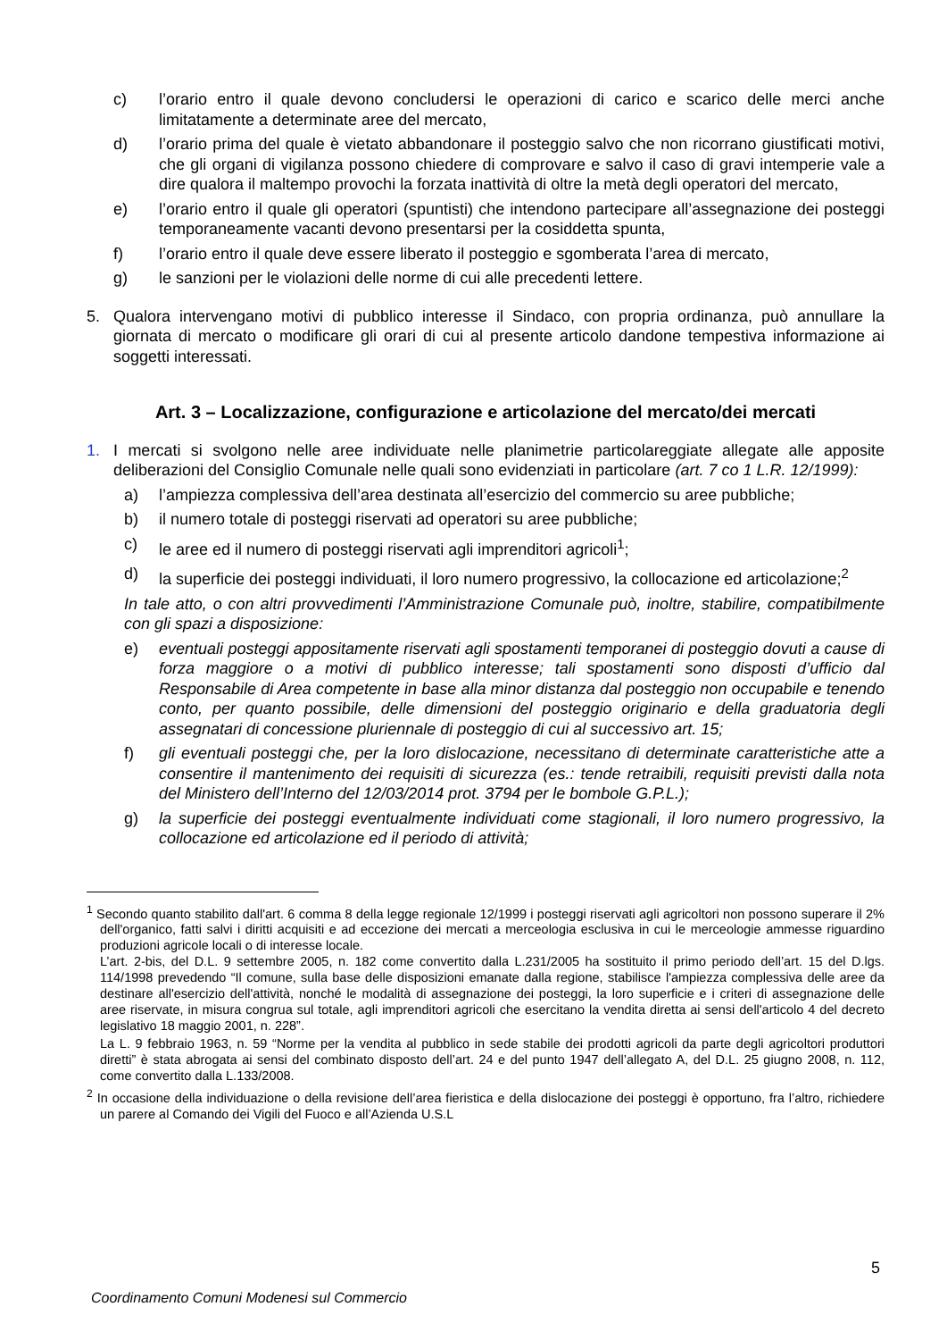c) l’orario entro il quale devono concludersi le operazioni di carico e scarico delle merci anche limitatamente a determinate aree del mercato,
d) l’orario prima del quale è vietato abbandonare il posteggio salvo che non ricorrano giustificati motivi, che gli organi di vigilanza possono chiedere di comprovare e salvo il caso di gravi intemperie vale a dire qualora il maltempo provochi la forzata inattività di oltre la metà degli operatori del mercato,
e) l’orario entro il quale gli operatori (spuntisti) che intendono partecipare all’assegnazione dei posteggi temporaneamente vacanti devono presentarsi per la cosiddetta spunta,
f) l’orario entro il quale deve essere liberato il posteggio e sgomberata l’area di mercato,
g) le sanzioni per le violazioni delle norme di cui alle precedenti lettere.
5. Qualora intervengano motivi di pubblico interesse il Sindaco, con propria ordinanza, può annullare la giornata di mercato o modificare gli orari di cui al presente articolo dandone tempestiva informazione ai soggetti interessati.
Art. 3 – Localizzazione, configurazione e articolazione del mercato/dei mercati
1. I mercati si svolgono nelle aree individuate nelle planimetrie particolareggiate allegate alle apposite deliberazioni del Consiglio Comunale nelle quali sono evidenziati in particolare (art. 7 co 1 L.R. 12/1999):
a) l’ampiezza complessiva dell’area destinata all’esercizio del commercio su aree pubbliche;
b) il numero totale di posteggi riservati ad operatori su aree pubbliche;
c) le aree ed il numero di posteggi riservati agli imprenditori agricoli<sup>1</sup>;
d) la superficie dei posteggi individuati, il loro numero progressivo, la collocazione ed articolazione;<sup>2</sup>
In tale atto, o con altri provvedimenti l’Amministrazione Comunale può, inoltre, stabilire, compatibilmente con gli spazi a disposizione:
e) eventuali posteggi appositamente riservati agli spostamenti temporanei di posteggio dovuti a cause di forza maggiore o a motivi di pubblico interesse; tali spostamenti sono disposti d’ufficio dal Responsabile di Area competente in base alla minor distanza dal posteggio non occupabile e tenendo conto, per quanto possibile, delle dimensioni del posteggio originario e della graduatoria degli assegnatari di concessione pluriennale di posteggio di cui al successivo art. 15;
f) gli eventuali posteggi che, per la loro dislocazione, necessitano di determinate caratteristiche atte a consentire il mantenimento dei requisiti di sicurezza (es.: tende retraibili, requisiti previsti dalla nota del Ministero dell’Interno del 12/03/2014 prot. 3794 per le bombole G.P.L.);
g) la superficie dei posteggi eventualmente individuati come stagionali, il loro numero progressivo, la collocazione ed articolazione ed il periodo di attività;
<sup>1</sup> Secondo quanto stabilito dall'art. 6 comma 8 della legge regionale 12/1999 i posteggi riservati agli agricoltori non possono superare il 2% dell'organico, fatti salvi i diritti acquisiti e ad eccezione dei mercati a merceologia esclusiva in cui le merceologie ammesse riguardino produzioni agricole locali o di interesse locale.
L’art. 2-bis, del D.L. 9 settembre 2005, n. 182 come convertito dalla L.231/2005 ha sostituito il primo periodo dell’art. 15 del D.lgs. 114/1998 prevedendo “Il comune, sulla base delle disposizioni emanate dalla regione, stabilisce l'ampiezza complessiva delle aree da destinare all'esercizio dell'attività, nonché le modalità di assegnazione dei posteggi, la loro superficie e i criteri di assegnazione delle aree riservate, in misura congrua sul totale, agli imprenditori agricoli che esercitano la vendita diretta ai sensi dell'articolo 4 del decreto legislativo 18 maggio 2001, n. 228”.
La L. 9 febbraio 1963, n. 59 “Norme per la vendita al pubblico in sede stabile dei prodotti agricoli da parte degli agricoltori produttori diretti” è stata abrogata ai sensi del combinato disposto dell’art. 24 e del punto 1947 dell’allegato A, del D.L. 25 giugno 2008, n. 112, come convertito dalla L.133/2008.
<sup>2</sup> In occasione della individuazione o della revisione dell’area fieristica e della dislocazione dei posteggi è opportuno, fra l’altro, richiedere un parere al Comando dei Vigili del Fuoco e all’Azienda U.S.L
5
Coordinamento Comuni Modenesi sul Commercio